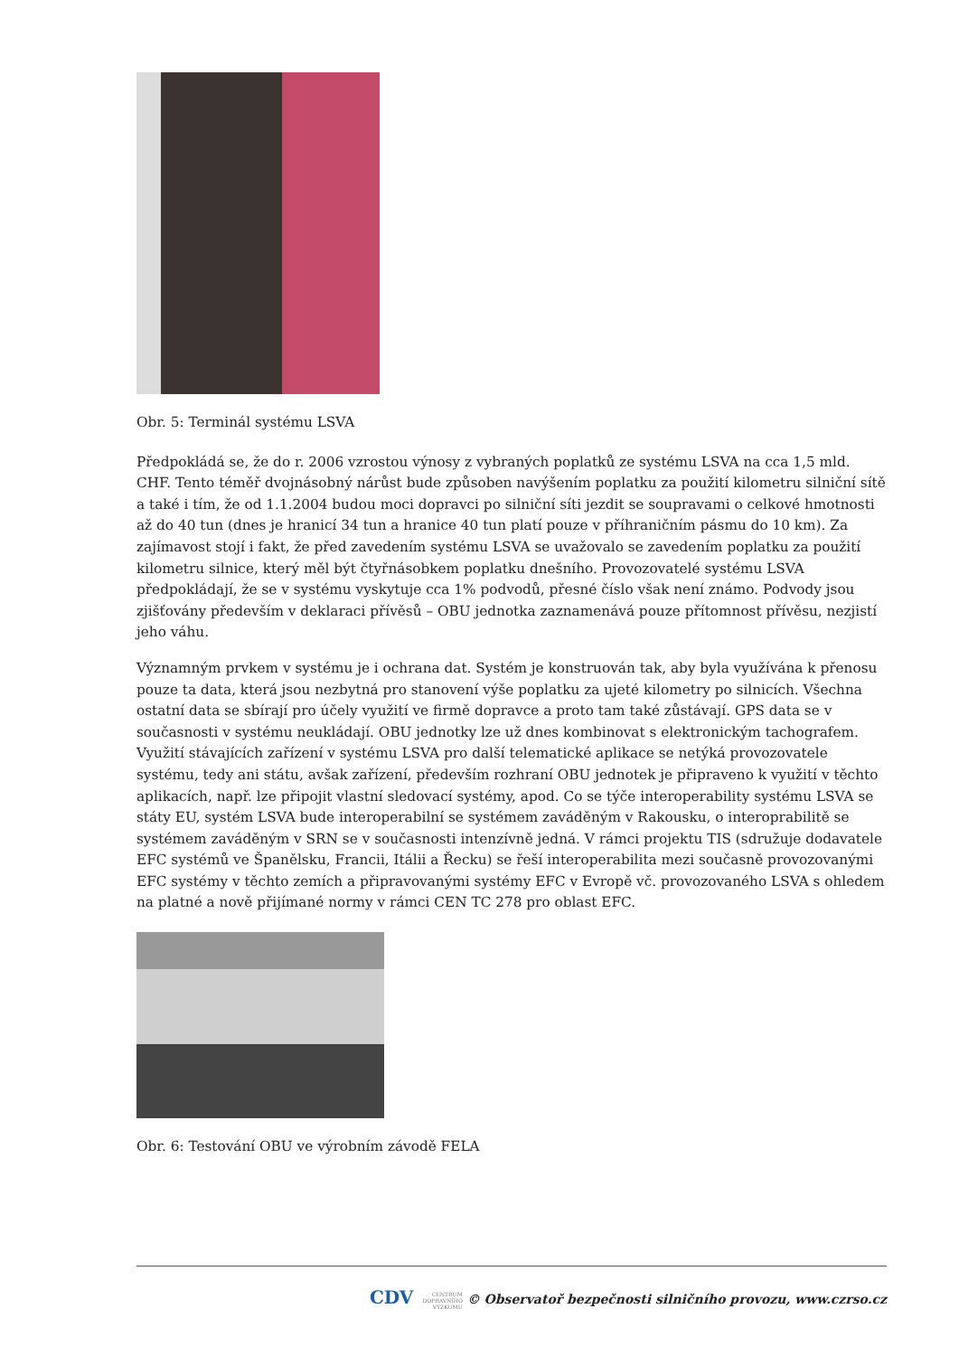Obr. 5: Terminál systému LSVA
Předpokládá se, že do r. 2006 vzrostou výnosy z vybraných poplatků ze systému LSVA na cca 1,5 mld. CHF. Tento téměř dvojnásobný nárůst bude způsoben navýšením poplatku za použití kilometru silniční sítě a také i tím, že od 1.1.2004 budou moci dopravci po silniční síti jezdit se soupravami o celkové hmotnosti až do 40 tun (dnes je hranicí 34 tun a hranice 40 tun platí pouze v příhraničním pásmu do 10 km). Za zajímavost stojí i fakt, že před zavedením systému LSVA se uvažovalo se zavedením poplatku za použití kilometru silnice, který měl být čtyřnásobkem poplatku dnešního. Provozovatelé systému LSVA předpokládají, že se v systému vyskytuje cca 1% podvodů, přesné číslo však není známo. Podvody jsou zjišťovány především v deklaraci přívěsů – OBU jednotka zaznamenává pouze přítomnost přívěsu, nezjistí jeho váhu.
Významným prvkem v systému je i ochrana dat. Systém je konstruován tak, aby byla využívána k přenosu pouze ta data, která jsou nezbytná pro stanovení výše poplatku za ujeté kilometry po silnicích. Všechna ostatní data se sbírají pro účely využití ve firmě dopravce a proto tam také zůstávají. GPS data se v současnosti v systému neukládají. OBU jednotky lze už dnes kombinovat s elektronickým tachografem. Využití stávajících zařízení v systému LSVA pro další telematické aplikace se netýká provozovatele systému, tedy ani státu, avšak zařízení, především rozhraní OBU jednotek je připraveno k využití v těchto aplikacích, např. lze připojit vlastní sledovací systémy, apod. Co se týče interoperability systému LSVA se státy EU, systém LSVA bude interoperabilní se systémem zaváděným v Rakousku, o interoprabilitě se systémem zaváděným v SRN se v současnosti intenzívně jedná. V rámci projektu TIS (sdružuje dodavatele EFC systémů ve Španělsku, Francii, Itálii a Řecku) se řeší interoperabilita mezi současně provozovanými EFC systémy v těchto zemích a připravovanými systémy EFC v Evropě vč. provozovaného LSVA s ohledem na platné a nově přijímané normy v rámci CEN TC 278 pro oblast EFC.
Obr. 6: Testování OBU ve výrobním závodě FELA
CDV CENTRUM
DOPRAVNÍHO
VÝZKUMU © Observatoř bezpečnosti silničního provozu, www.czrso.cz